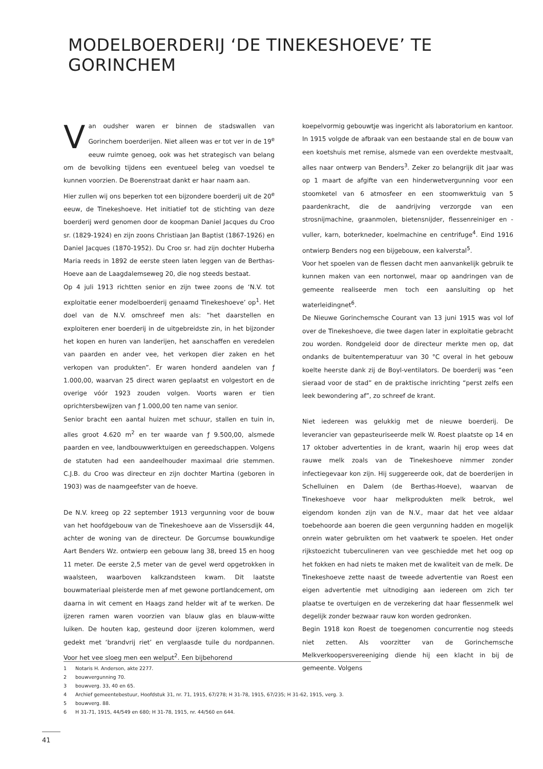MODELBOERDERIJ ‘DE TINEKESHOEVE’ TE GORINCHEM
Van oudsher waren er binnen de stadswallen van Gorinchem boerderijen. Niet alleen was er tot ver in de 19<sup>e</sup> eeuw ruimte genoeg, ook was het strategisch van belang om de bevolking tijdens een eventueel beleg van voedsel te kunnen voorzien. De Boerenstraat dankt er haar naam aan.
Hier zullen wij ons beperken tot een bijzondere boerderij uit de 20<sup>e</sup> eeuw, de Tinekeshoeve. Het initiatief tot de stichting van deze boerderij werd genomen door de koopman Daniel Jacques du Croo sr. (1829-1924) en zijn zoons Christiaan Jan Baptist (1867-1926) en Daniel Jacques (1870-1952). Du Croo sr. had zijn dochter Huberha Maria reeds in 1892 de eerste steen laten leggen van de Berthas-Hoeve aan de Laagdalemseweg 20, die nog steeds bestaat.
Op 4 juli 1913 richtten senior en zijn twee zoons de ‘N.V. tot exploitatie eener modelboerderij genaamd Tinekeshoeve’ op<sup>1</sup>. Het doel van de N.V. omschreef men als: “het daarstellen en exploiteren ener boerderij in de uitgebreidste zin, in het bijzonder het kopen en huren van landerijen, het aanschaffen en veredelen van paarden en ander vee, het verkopen dier zaken en het verkopen van produkten”. Er waren honderd aandelen van ƒ 1.000,00, waarvan 25 direct waren geplaatst en volgestort en de overige vóór 1923 zouden volgen. Voorts waren er tien oprichtersbewijzen van ƒ 1.000,00 ten name van senior.
Senior bracht een aantal huizen met schuur, stallen en tuin in, alles groot 4.620 m<sup>2</sup> en ter waarde van ƒ 9.500,00, alsmede paarden en vee, landbouwwerktuigen en gereedschappen. Volgens de statuten had een aandeelhouder maximaal drie stemmen. C.J.B. du Croo was directeur en zijn dochter Martina (geboren in 1903) was de naamgeefster van de hoeve.
De N.V. kreeg op 22 september 1913 vergunning voor de bouw van het hoofdgebouw van de Tinekeshoeve aan de Vissersdijk 44, achter de woning van de directeur. De Gorcumse bouwkundige Aart Benders Wz. ontwierp een gebouw lang 38, breed 15 en hoog 11 meter. De eerste 2,5 meter van de gevel werd opgetrokken in waalsteen, waarboven kalkzandsteen kwam. Dit laatste bouwmateriaal pleisterde men af met gewone portlandcement, om daarna in wit cement en Haags zand helder wit af te werken. De ijzeren ramen waren voorzien van blauw glas en blauw-witte luiken. De houten kap, gesteund door ijzeren kolommen, werd gedekt met ‘brandvrij riet’ en verglaasde tuile du nordpannen. Voor het vee sloeg men een welput<sup>2</sup>. Een bijbehorend
koepelvormig gebouwtje was ingericht als laboratorium en kantoor.
In 1915 volgde de afbraak van een bestaande stal en de bouw van een koetshuis met remise, alsmede van een overdekte mestvaalt, alles naar ontwerp van Benders<sup>3</sup>. Zeker zo belangrijk dit jaar was op 1 maart de afgifte van een hinderwetvergunning voor een stoomketel van 6 atmosfeer en een stoomwerktuig van 5 paardenkracht, die de aandrijving verzorgde van een strosnijmachine, graanmolen, bietensnijder, flessenreiniger en -vuller, karn, boterkneder, koelmachine en centrifuge<sup>4</sup>. Eind 1916 ontwierp Benders nog een bijgebouw, een kalverstal<sup>5</sup>.
Voor het spoelen van de flessen dacht men aanvankelijk gebruik te kunnen maken van een nortonwel, maar op aandringen van de gemeente realiseerde men toch een aansluiting op het waterleidingnet<sup>6</sup>.
De Nieuwe Gorinchemsche Courant van 13 juni 1915 was vol lof over de Tinekeshoeve, die twee dagen later in exploitatie gebracht zou worden. Rondgeleid door de directeur merkte men op, dat ondanks de buitentemperatuur van 30 °C overal in het gebouw koelte heerste dank zij de Boyl-ventilators. De boerderij was “een sieraad voor de stad” en de praktische inrichting “perst zelfs een leek bewondering af”, zo schreef de krant.
Niet iedereen was gelukkig met de nieuwe boerderij. De leverancier van gepasteuriseerde melk W. Roest plaatste op 14 en 17 oktober advertenties in de krant, waarin hij erop wees dat rauwe melk zoals van de Tinekeshoeve nimmer zonder infectiegevaar kon zijn. Hij suggereerde ook, dat de boerderijen in Schelluinen en Dalem (de Berthas-Hoeve), waarvan de Tinekeshoeve voor haar melkprodukten melk betrok, wel eigendom konden zijn van de N.V., maar dat het vee aldaar toebehoorde aan boeren die geen vergunning hadden en mogelijk onrein water gebruikten om het vaatwerk te spoelen. Het onder rijkstoezicht tuberculineren van vee geschiedde met het oog op het fokken en had niets te maken met de kwaliteit van de melk. De Tinekeshoeve zette naast de tweede advertentie van Roest een eigen advertentie met uitnodiging aan iedereen om zich ter plaatse te overtuigen en de verzekering dat haar flessenmelk wel degelijk zonder bezwaar rauw kon worden gedronken.
Begin 1918 kon Roest de toegenomen concurrentie nog steeds niet zetten. Als voorzitter van de Gorinchemsche Melkverkoopersvereeniging diende hij een klacht in bij de gemeente. Volgens
1 Notaris H. Anderson, akte 2277.
2 bouwvergunning 70.
3 bouwverg. 33, 40 en 65.
4 Archief gemeentebestuur, Hoofdstuk 31, nr. 71, 1915, 67/278; H 31-78, 1915, 67/235; H 31-62, 1915, verg. 3.
5 bouwverg. 88.
6 H 31-71, 1915, 44/549 en 680; H 31-78, 1915, nr. 44/560 en 644.
41